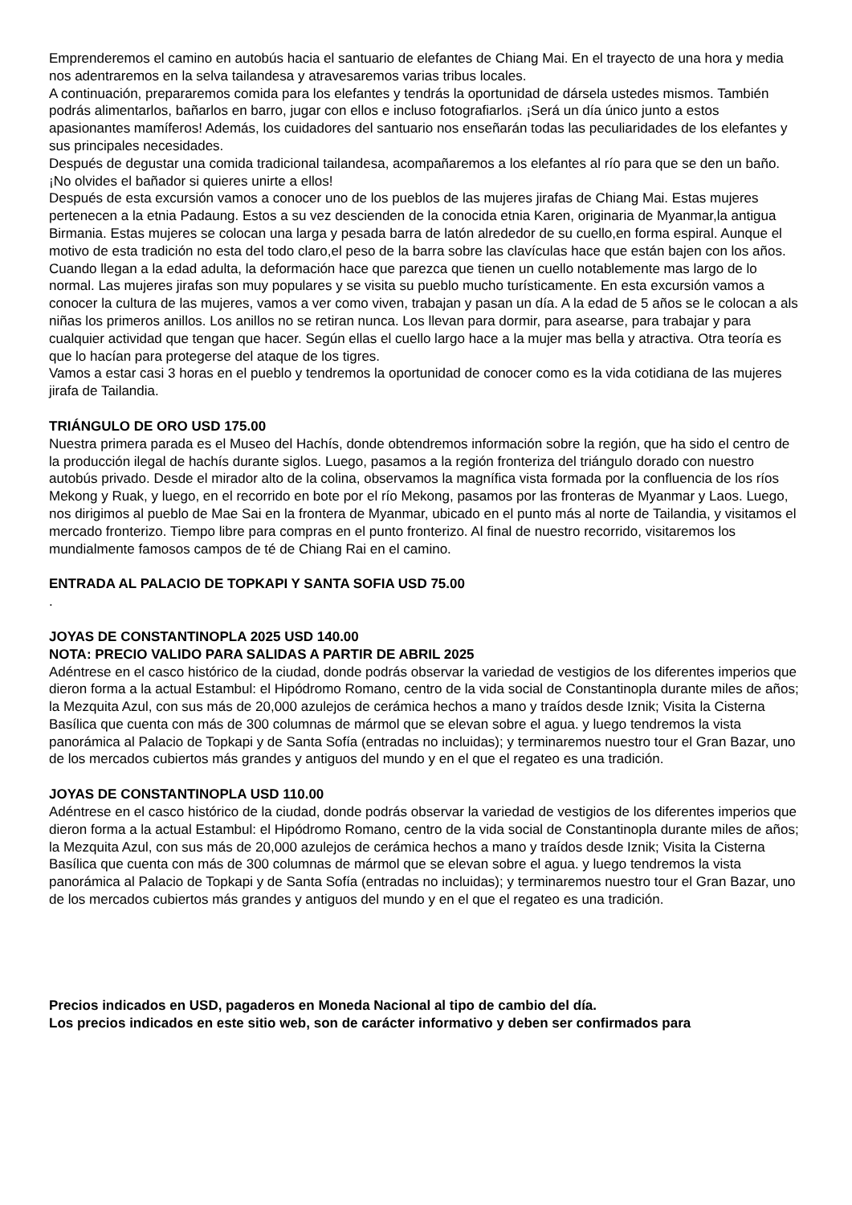Emprenderemos el camino en autobús hacia el santuario de elefantes de Chiang Mai. En el trayecto de una hora y media nos adentraremos en la selva tailandesa y atravesaremos varias tribus locales.
A continuación, prepararemos comida para los elefantes y tendrás la oportunidad de dársela ustedes mismos. También podrás alimentarlos, bañarlos en barro, jugar con ellos e incluso fotografiarlos. ¡Será un día único junto a estos apasionantes mamíferos! Además, los cuidadores del santuario nos enseñarán todas las peculiaridades de los elefantes y sus principales necesidades.
Después de degustar una comida tradicional tailandesa, acompañaremos a los elefantes al río para que se den un baño. ¡No olvides el bañador si quieres unirte a ellos!
Después de esta excursión vamos a conocer uno de los pueblos de las mujeres jirafas de Chiang Mai. Estas mujeres pertenecen a la etnia Padaung. Estos a su vez descienden de la conocida etnia Karen, originaria de Myanmar,la antigua Birmania. Estas mujeres se colocan una larga y pesada barra de latón alrededor de su cuello,en forma espiral. Aunque el motivo de esta tradición no esta del todo claro,el peso de la barra sobre las clavículas hace que están bajen con los años. Cuando llegan a la edad adulta, la deformación hace que parezca que tienen un cuello notablemente mas largo de lo normal. Las mujeres jirafas son muy populares y se visita su pueblo mucho turísticamente. En esta excursión vamos a conocer la cultura de las mujeres, vamos a ver como viven, trabajan y pasan un día. A la edad de 5 años se le colocan a als niñas los primeros anillos. Los anillos no se retiran nunca. Los llevan para dormir, para asearse, para trabajar y para cualquier actividad que tengan que hacer. Según ellas el cuello largo hace a la mujer mas bella y atractiva. Otra teoría es que lo hacían para protegerse del ataque de los tigres.
Vamos a estar casi 3 horas en el pueblo y tendremos la oportunidad de conocer como es la vida cotidiana de las mujeres jirafa de Tailandia.
TRIÁNGULO DE ORO USD 175.00
Nuestra primera parada es el Museo del Hachís, donde obtendremos información sobre la región, que ha sido el centro de la producción ilegal de hachís durante siglos. Luego, pasamos a la región fronteriza del triángulo dorado con nuestro autobús privado. Desde el mirador alto de la colina, observamos la magnífica vista formada por la confluencia de los ríos Mekong y Ruak, y luego, en el recorrido en bote por el río Mekong, pasamos por las fronteras de Myanmar y Laos. Luego, nos dirigimos al pueblo de Mae Sai en la frontera de Myanmar, ubicado en el punto más al norte de Tailandia, y visitamos el mercado fronterizo. Tiempo libre para compras en el punto fronterizo. Al final de nuestro recorrido, visitaremos los mundialmente famosos campos de té de Chiang Rai en el camino.
ENTRADA AL PALACIO DE TOPKAPI Y SANTA SOFIA USD 75.00
.
JOYAS DE CONSTANTINOPLA 2025 USD 140.00
NOTA: PRECIO VALIDO PARA SALIDAS A PARTIR DE ABRIL 2025
Adéntrese en el casco histórico de la ciudad, donde podrás observar la variedad de vestigios de los diferentes imperios que dieron forma a la actual Estambul: el Hipódromo Romano, centro de la vida social de Constantinopla durante miles de años; la Mezquita Azul, con sus más de 20,000 azulejos de cerámica hechos a mano y traídos desde Iznik; Visita la Cisterna Basílica que cuenta con más de 300 columnas de mármol que se elevan sobre el agua. y luego tendremos la vista panorámica al Palacio de Topkapi y de Santa Sofía (entradas no incluidas); y terminaremos nuestro tour el Gran Bazar, uno de los mercados cubiertos más grandes y antiguos del mundo y en el que el regateo es una tradición.
JOYAS DE CONSTANTINOPLA USD 110.00
Adéntrese en el casco histórico de la ciudad, donde podrás observar la variedad de vestigios de los diferentes imperios que dieron forma a la actual Estambul: el Hipódromo Romano, centro de la vida social de Constantinopla durante miles de años; la Mezquita Azul, con sus más de 20,000 azulejos de cerámica hechos a mano y traídos desde Iznik; Visita la Cisterna Basílica que cuenta con más de 300 columnas de mármol que se elevan sobre el agua. y luego tendremos la vista panorámica al Palacio de Topkapi y de Santa Sofía (entradas no incluidas); y terminaremos nuestro tour el Gran Bazar, uno de los mercados cubiertos más grandes y antiguos del mundo y en el que el regateo es una tradición.
Precios indicados en USD, pagaderos en Moneda Nacional al tipo de cambio del día.
Los precios indicados en este sitio web, son de carácter informativo y deben ser confirmados para